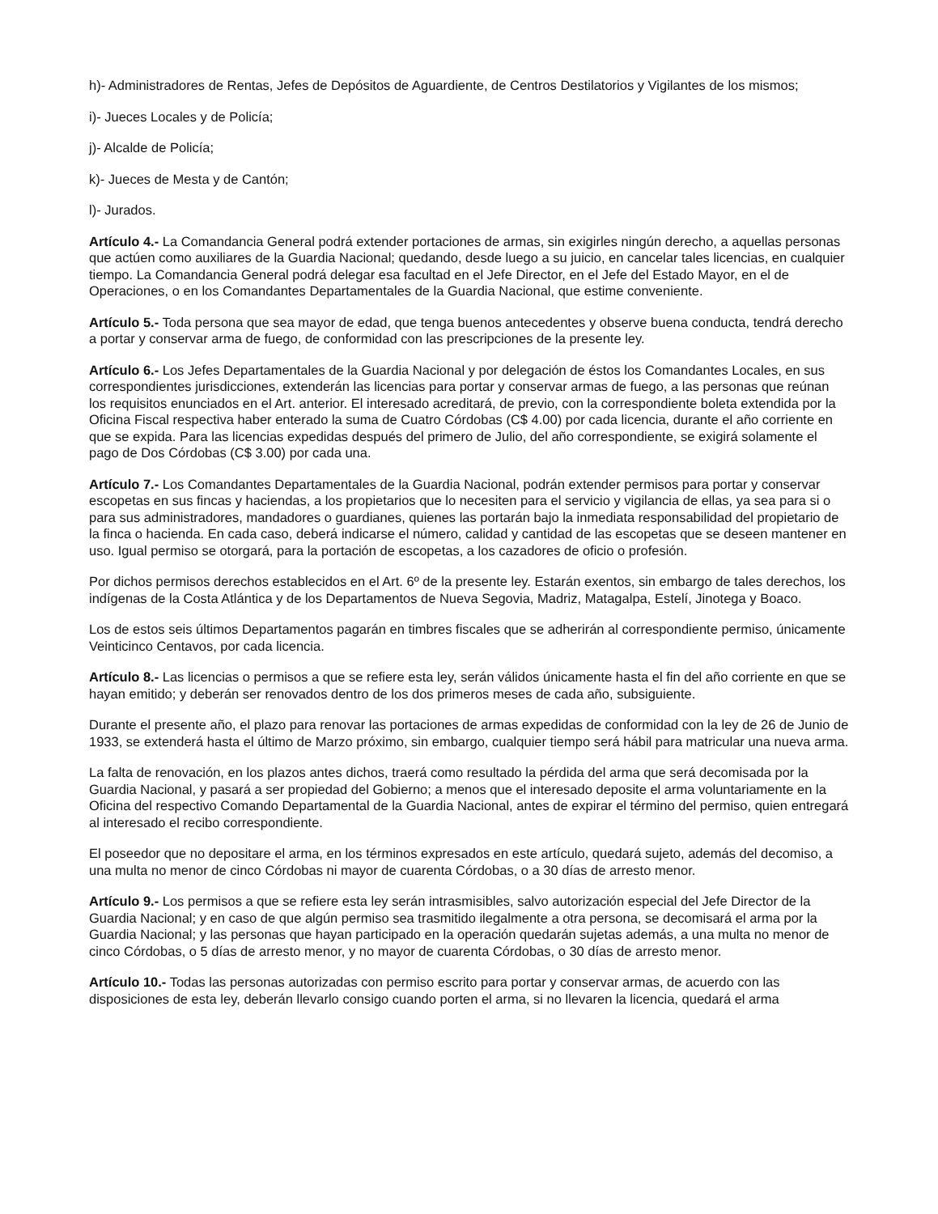h)- Administradores de Rentas, Jefes de Depósitos de Aguardiente, de Centros Destilatorios y Vigilantes de los mismos;
i)- Jueces Locales y de Policía;
j)- Alcalde de Policía;
k)- Jueces de Mesta y de Cantón;
l)- Jurados.
Artículo 4.- La Comandancia General podrá extender portaciones de armas, sin exigirles ningún derecho, a aquellas personas que actúen como auxiliares de la Guardia Nacional; quedando, desde luego a su juicio, en cancelar tales licencias, en cualquier tiempo. La Comandancia General podrá delegar esa facultad en el Jefe Director, en el Jefe del Estado Mayor, en el de Operaciones, o en los Comandantes Departamentales de la Guardia Nacional, que estime conveniente.
Artículo 5.- Toda persona que sea mayor de edad, que tenga buenos antecedentes y observe buena conducta, tendrá derecho a portar y conservar arma de fuego, de conformidad con las prescripciones de la presente ley.
Artículo 6.- Los Jefes Departamentales de la Guardia Nacional y por delegación de éstos los Comandantes Locales, en sus correspondientes jurisdicciones, extenderán las licencias para portar y conservar armas de fuego, a las personas que reúnan los requisitos enunciados en el Art. anterior. El interesado acreditará, de previo, con la correspondiente boleta extendida por la Oficina Fiscal respectiva haber enterado la suma de Cuatro Córdobas (C$ 4.00) por cada licencia, durante el año corriente en que se expida. Para las licencias expedidas después del primero de Julio, del año correspondiente, se exigirá solamente el pago de Dos Córdobas (C$ 3.00) por cada una.
Artículo 7.- Los Comandantes Departamentales de la Guardia Nacional, podrán extender permisos para portar y conservar escopetas en sus fincas y haciendas, a los propietarios que lo necesiten para el servicio y vigilancia de ellas, ya sea para si o para sus administradores, mandadores o guardianes, quienes las portarán bajo la inmediata responsabilidad del propietario de la finca o hacienda. En cada caso, deberá indicarse el número, calidad y cantidad de las escopetas que se deseen mantener en uso. Igual permiso se otorgará, para la portación de escopetas, a los cazadores de oficio o profesión.
Por dichos permisos derechos establecidos en el Art. 6º de la presente ley. Estarán exentos, sin embargo de tales derechos, los indígenas de la Costa Atlántica y de los Departamentos de Nueva Segovia, Madriz, Matagalpa, Estelí, Jinotega y Boaco.
Los de estos seis últimos Departamentos pagarán en timbres fiscales que se adherirán al correspondiente permiso, únicamente Veinticinco Centavos, por cada licencia.
Artículo 8.- Las licencias o permisos a que se refiere esta ley, serán válidos únicamente hasta el fin del año corriente en que se hayan emitido; y deberán ser renovados dentro de los dos primeros meses de cada año, subsiguiente.
Durante el presente año, el plazo para renovar las portaciones de armas expedidas de conformidad con la ley de 26 de Junio de 1933, se extenderá hasta el último de Marzo próximo, sin embargo, cualquier tiempo será hábil para matricular una nueva arma.
La falta de renovación, en los plazos antes dichos, traerá como resultado la pérdida del arma que será decomisada por la Guardia Nacional, y pasará a ser propiedad del Gobierno; a menos que el interesado deposite el arma voluntariamente en la Oficina del respectivo Comando Departamental de la Guardia Nacional, antes de expirar el término del permiso, quien entregará al interesado el recibo correspondiente.
El poseedor que no depositare el arma, en los términos expresados en este artículo, quedará sujeto, además del decomiso, a una multa no menor de cinco Córdobas ni mayor de cuarenta Córdobas, o a 30 días de arresto menor.
Artículo 9.- Los permisos a que se refiere esta ley serán intrasmisibles, salvo autorización especial del Jefe Director de la Guardia Nacional; y en caso de que algún permiso sea trasmitido ilegalmente a otra persona, se decomisará el arma por la Guardia Nacional; y las personas que hayan participado en la operación quedarán sujetas además, a una multa no menor de cinco Córdobas, o 5 días de arresto menor, y no mayor de cuarenta Córdobas, o 30 días de arresto menor.
Artículo 10.- Todas las personas autorizadas con permiso escrito para portar y conservar armas, de acuerdo con las disposiciones de esta ley, deberán llevarlo consigo cuando porten el arma, si no llevaren la licencia, quedará el arma